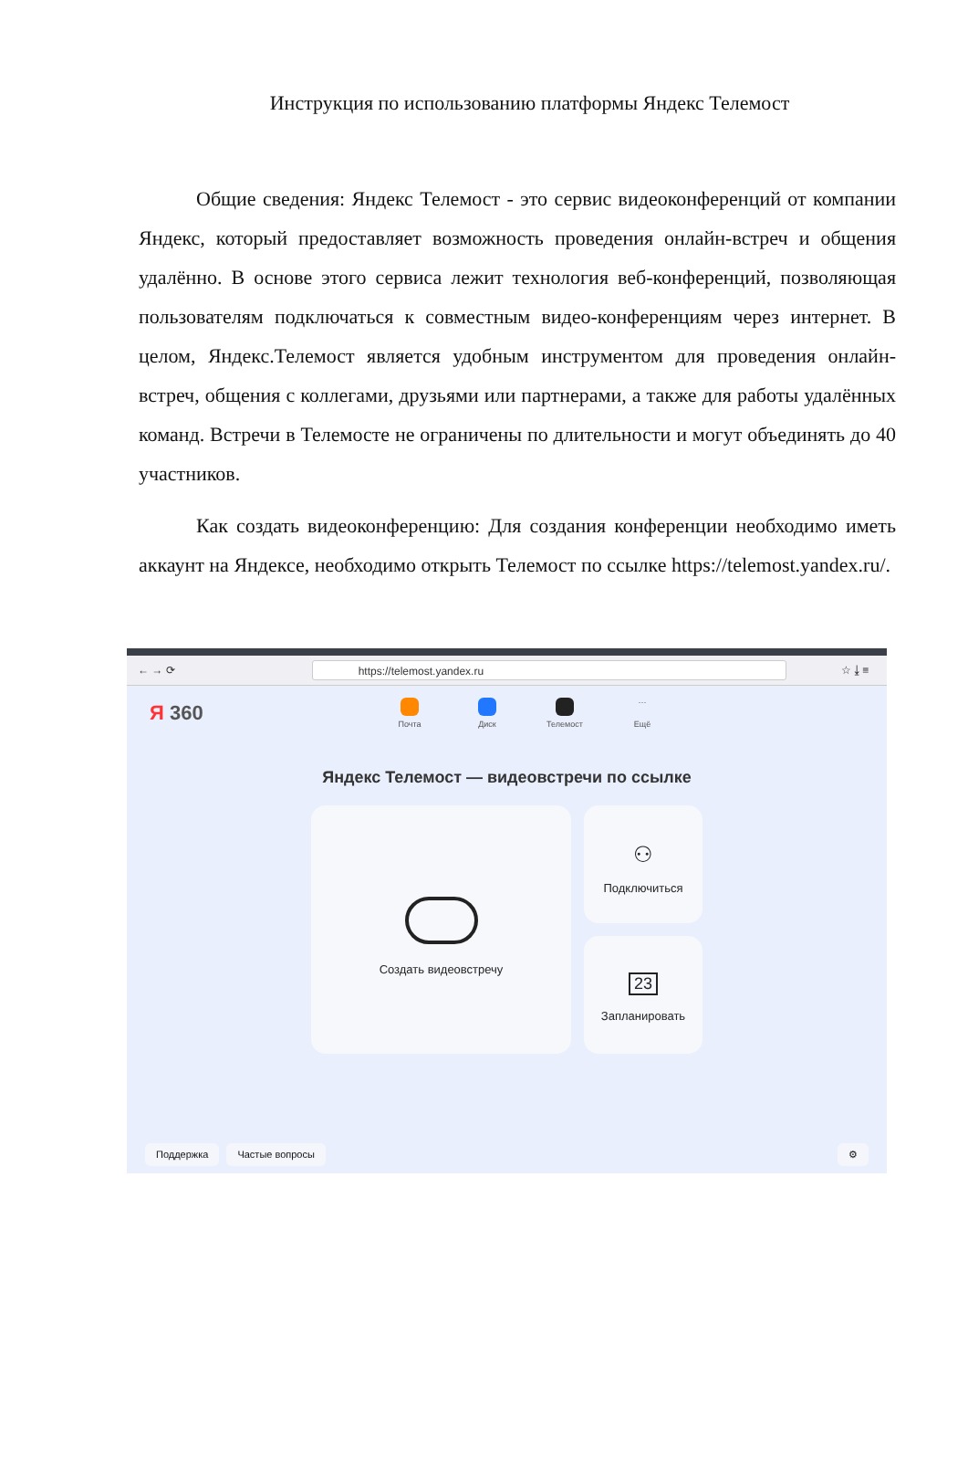Инструкция по использованию платформы Яндекс Телемост
Общие сведения: Яндекс Телемост - это сервис видеоконференций от компании Яндекс, который предоставляет возможность проведения онлайн-встреч и общения удалённо. В основе этого сервиса лежит технология веб-конференций, позволяющая пользователям подключаться к совместным видео-конференциям через интернет. В целом, Яндекс.Телемост является удобным инструментом для проведения онлайн-встреч, общения с коллегами, друзьями или партнерами, а также для работы удалённых команд. Встречи в Телемосте не ограничены по длительности и могут объединять до 40 участников.
Как создать видеоконференцию: Для создания конференции необходимо иметь аккаунт на Яндексе, необходимо открыть Телемост по ссылке https://telemost.yandex.ru/.
← → ⟳
https://telemost.yandex.ru
☆ ⤓ ≡
Я 360
Почта Диск Телемост
···
Ещё
Яндекс Телемост — видеовстречи по ссылке
Создать видеовстречу
⚇
Подключиться
23
Запланировать
Поддержка Частые вопросы ⚙